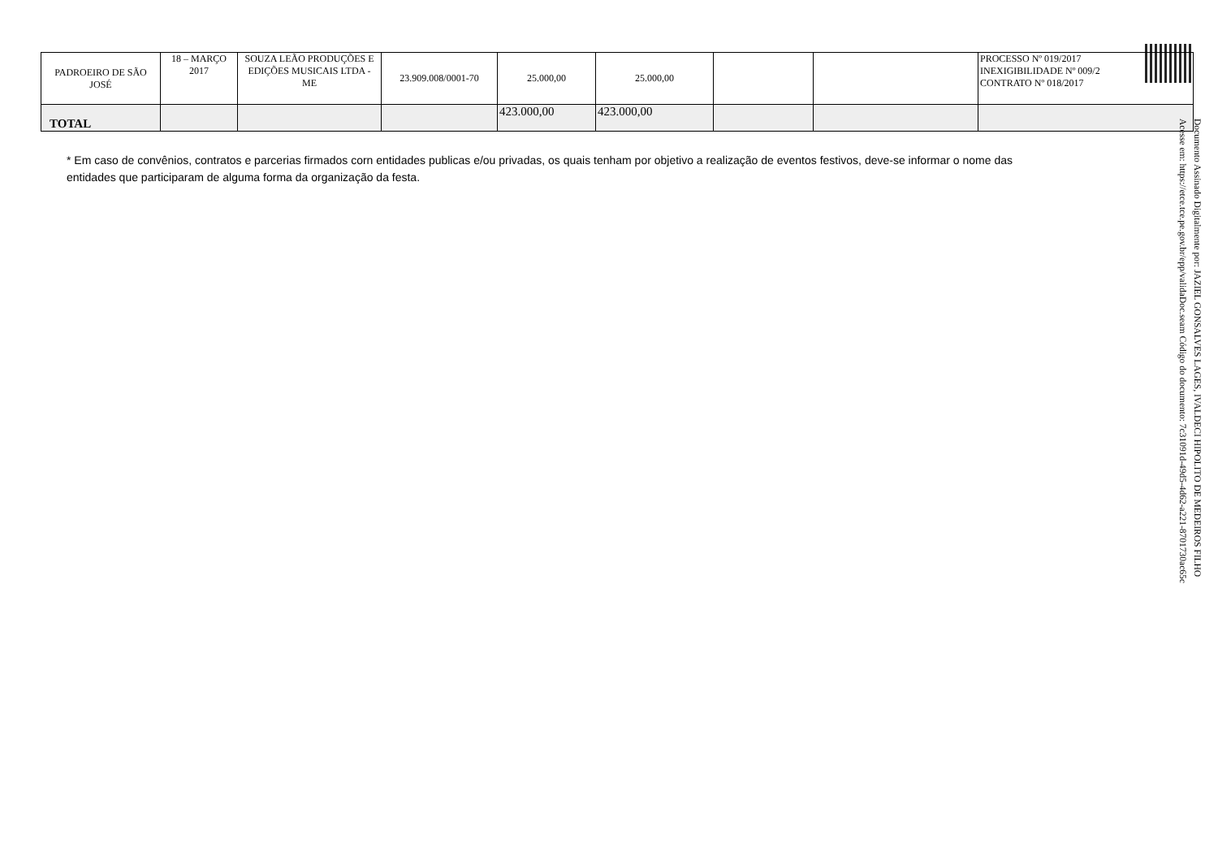| PADROEIRO DE SÃO JOSÉ | 18 – MARÇO 2017 | SOUZA LEÃO PRODUÇÕES E EDIÇÕES MUSICAIS LTDA - ME | 23.909.008/0001-70 | 25.000,00 | 25.000,00 | | | PROCESSO Nº 019/2017 INEXIGIBILIDADE Nº 009/2 CONTRATO Nº 018/2017 |
| TOTAL | | | | 423.000,00 | 423.000,00 | | | |
* Em caso de convênios, contratos e parcerias firmados corn entidades publicas e/ou privadas, os quais tenham por objetivo a realização de eventos festivos, deve-se informar o nome das entidades que participaram de alguma forma da organização da festa.
Documento Assinado Digitalmente por: JAZIEL GONSALVES LAGES, IVALDECI HIPOLITO DE MEDEIROS FILHO
Acesse em: https://etce.tce.pe.gov.br/epp/validaDoc.seam Código do documento: 7c31091d-49d5-4d62-a221-8701730ac65c